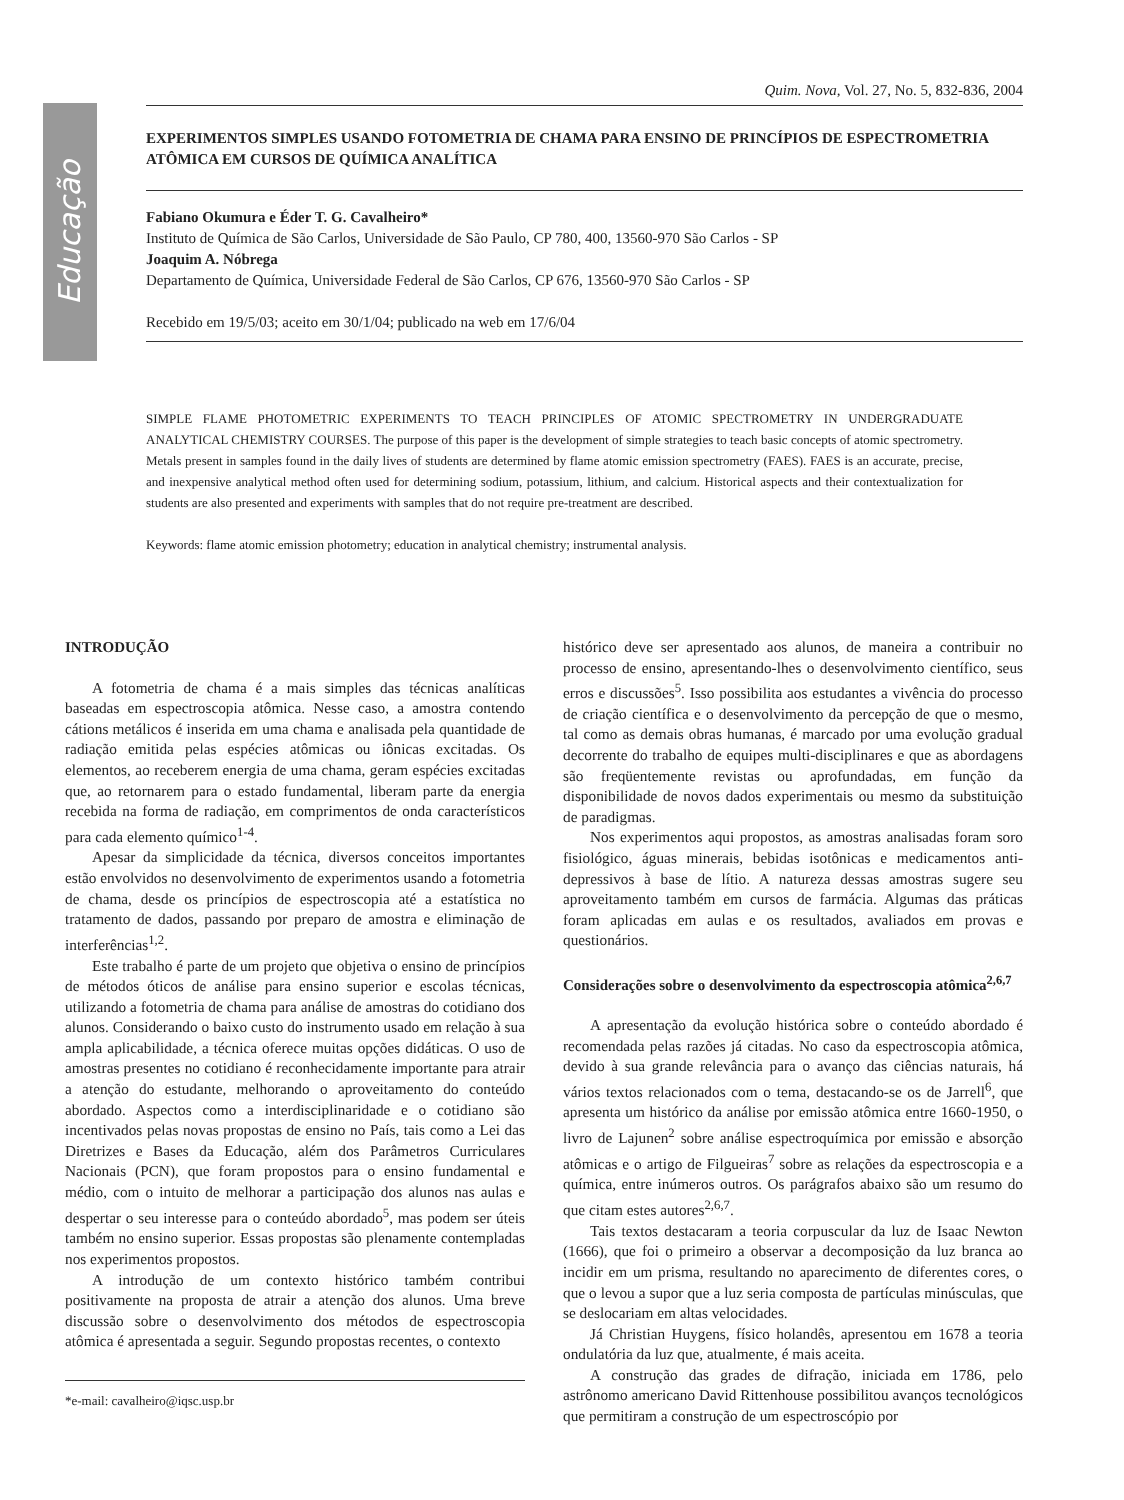Educação
Quim. Nova, Vol. 27, No. 5, 832-836, 2004
EXPERIMENTOS SIMPLES USANDO FOTOMETRIA DE CHAMA PARA ENSINO DE PRINCÍPIOS DE ESPECTROMETRIA ATÔMICA EM CURSOS DE QUÍMICA ANALÍTICA
Fabiano Okumura e Éder T. G. Cavalheiro*
Instituto de Química de São Carlos, Universidade de São Paulo, CP 780, 400, 13560-970 São Carlos - SP
Joaquim A. Nóbrega
Departamento de Química, Universidade Federal de São Carlos, CP 676, 13560-970 São Carlos - SP
Recebido em 19/5/03; aceito em 30/1/04; publicado na web em 17/6/04
SIMPLE FLAME PHOTOMETRIC EXPERIMENTS TO TEACH PRINCIPLES OF ATOMIC SPECTROMETRY IN UNDERGRADUATE ANALYTICAL CHEMISTRY COURSES. The purpose of this paper is the development of simple strategies to teach basic concepts of atomic spectrometry. Metals present in samples found in the daily lives of students are determined by flame atomic emission spectrometry (FAES). FAES is an accurate, precise, and inexpensive analytical method often used for determining sodium, potassium, lithium, and calcium. Historical aspects and their contextualization for students are also presented and experiments with samples that do not require pre-treatment are described.
Keywords: flame atomic emission photometry; education in analytical chemistry; instrumental analysis.
INTRODUÇÃO
A fotometria de chama é a mais simples das técnicas analíticas baseadas em espectroscopia atômica. Nesse caso, a amostra contendo cátions metálicos é inserida em uma chama e analisada pela quantidade de radiação emitida pelas espécies atômicas ou iônicas excitadas. Os elementos, ao receberem energia de uma chama, geram espécies excitadas que, ao retornarem para o estado fundamental, liberam parte da energia recebida na forma de radiação, em comprimentos de onda característicos para cada elemento químico<sup>1-4</sup>.
Apesar da simplicidade da técnica, diversos conceitos importantes estão envolvidos no desenvolvimento de experimentos usando a fotometria de chama, desde os princípios de espectroscopia até a estatística no tratamento de dados, passando por preparo de amostra e eliminação de interferências<sup>1,2</sup>.
Este trabalho é parte de um projeto que objetiva o ensino de princípios de métodos óticos de análise para ensino superior e escolas técnicas, utilizando a fotometria de chama para análise de amostras do cotidiano dos alunos. Considerando o baixo custo do instrumento usado em relação à sua ampla aplicabilidade, a técnica oferece muitas opções didáticas. O uso de amostras presentes no cotidiano é reconhecidamente importante para atrair a atenção do estudante, melhorando o aproveitamento do conteúdo abordado. Aspectos como a interdisciplinaridade e o cotidiano são incentivados pelas novas propostas de ensino no País, tais como a Lei das Diretrizes e Bases da Educação, além dos Parâmetros Curriculares Nacionais (PCN), que foram propostos para o ensino fundamental e médio, com o intuito de melhorar a participação dos alunos nas aulas e despertar o seu interesse para o conteúdo abordado<sup>5</sup>, mas podem ser úteis também no ensino superior. Essas propostas são plenamente contempladas nos experimentos propostos.
A introdução de um contexto histórico também contribui positivamente na proposta de atrair a atenção dos alunos. Uma breve discussão sobre o desenvolvimento dos métodos de espectroscopia atômica é apresentada a seguir. Segundo propostas recentes, o contexto
*e-mail: cavalheiro@iqsc.usp.br
histórico deve ser apresentado aos alunos, de maneira a contribuir no processo de ensino, apresentando-lhes o desenvolvimento científico, seus erros e discussões<sup>5</sup>. Isso possibilita aos estudantes a vivência do processo de criação científica e o desenvolvimento da percepção de que o mesmo, tal como as demais obras humanas, é marcado por uma evolução gradual decorrente do trabalho de equipes multi-disciplinares e que as abordagens são freqüentemente revistas ou aprofundadas, em função da disponibilidade de novos dados experimentais ou mesmo da substituição de paradigmas.
Nos experimentos aqui propostos, as amostras analisadas foram soro fisiológico, águas minerais, bebidas isotônicas e medicamentos anti-depressivos à base de lítio. A natureza dessas amostras sugere seu aproveitamento também em cursos de farmácia. Algumas das práticas foram aplicadas em aulas e os resultados, avaliados em provas e questionários.
Considerações sobre o desenvolvimento da espectroscopia atômica<sup>2,6,7</sup>
A apresentação da evolução histórica sobre o conteúdo abordado é recomendada pelas razões já citadas. No caso da espectroscopia atômica, devido à sua grande relevância para o avanço das ciências naturais, há vários textos relacionados com o tema, destacando-se os de Jarrell<sup>6</sup>, que apresenta um histórico da análise por emissão atômica entre 1660-1950, o livro de Lajunen<sup>2</sup> sobre análise espectroquímica por emissão e absorção atômicas e o artigo de Filgueiras<sup>7</sup> sobre as relações da espectroscopia e a química, entre inúmeros outros. Os parágrafos abaixo são um resumo do que citam estes autores<sup>2,6,7</sup>.
Tais textos destacaram a teoria corpuscular da luz de Isaac Newton (1666), que foi o primeiro a observar a decomposição da luz branca ao incidir em um prisma, resultando no aparecimento de diferentes cores, o que o levou a supor que a luz seria composta de partículas minúsculas, que se deslocariam em altas velocidades.
Já Christian Huygens, físico holandês, apresentou em 1678 a teoria ondulatória da luz que, atualmente, é mais aceita.
A construção das grades de difração, iniciada em 1786, pelo astrônomo americano David Rittenhouse possibilitou avanços tecnológicos que permitiram a construção de um espectroscópio por